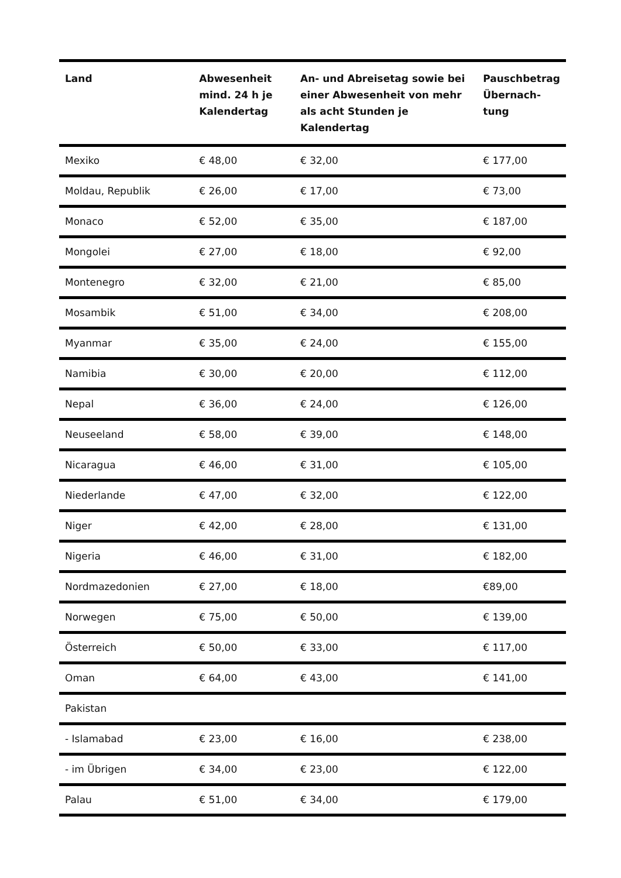| Land | Abwesenheit mind. 24 h je Kalendertag | An- und Abreisetag sowie bei einer Abwesenheit von mehr als acht Stunden je Kalendertag | Pauschbetrag Übernach-tung |
| --- | --- | --- | --- |
| Mexiko | € 48,00 | € 32,00 | € 177,00 |
| Moldau, Republik | € 26,00 | € 17,00 | € 73,00 |
| Monaco | € 52,00 | € 35,00 | € 187,00 |
| Mongolei | € 27,00 | € 18,00 | € 92,00 |
| Montenegro | € 32,00 | € 21,00 | € 85,00 |
| Mosambik | € 51,00 | € 34,00 | € 208,00 |
| Myanmar | € 35,00 | € 24,00 | € 155,00 |
| Namibia | € 30,00 | € 20,00 | € 112,00 |
| Nepal | € 36,00 | € 24,00 | € 126,00 |
| Neuseeland | € 58,00 | € 39,00 | € 148,00 |
| Nicaragua | € 46,00 | € 31,00 | € 105,00 |
| Niederlande | € 47,00 | € 32,00 | € 122,00 |
| Niger | € 42,00 | € 28,00 | € 131,00 |
| Nigeria | € 46,00 | € 31,00 | € 182,00 |
| Nordmazedonien | € 27,00 | € 18,00 | €89,00 |
| Norwegen | € 75,00 | € 50,00 | € 139,00 |
| Österreich | € 50,00 | € 33,00 | € 117,00 |
| Oman | € 64,00 | € 43,00 | € 141,00 |
| Pakistan | | | |
| - Islamabad | € 23,00 | € 16,00 | € 238,00 |
| - im Übrigen | € 34,00 | € 23,00 | € 122,00 |
| Palau | € 51,00 | € 34,00 | € 179,00 |